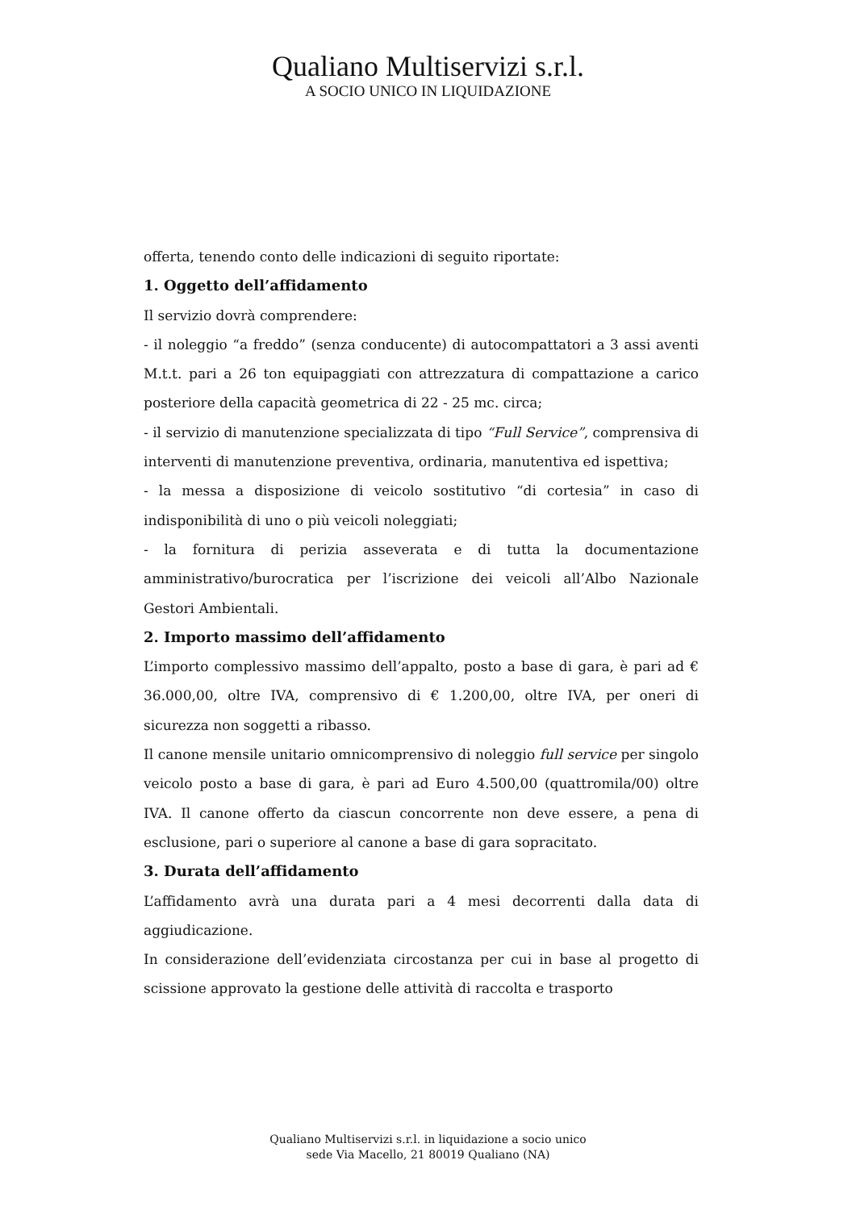Qualiano Multiservizi s.r.l.
A SOCIO UNICO IN LIQUIDAZIONE
offerta, tenendo conto delle indicazioni di seguito riportate:
1. Oggetto dell’affidamento
Il servizio dovrà comprendere:
- il noleggio “a freddo” (senza conducente) di autocompattatori a 3 assi aventi M.t.t. pari a 26 ton equipaggiati con attrezzatura di compattazione a carico posteriore della capacità geometrica di 22 - 25 mc. circa;
- il servizio di manutenzione specializzata di tipo “Full Service”, comprensiva di interventi di manutenzione preventiva, ordinaria, manutentiva ed ispettiva;
- la messa a disposizione di veicolo sostitutivo “di cortesia” in caso di indisponibilità di uno o più veicoli noleggiati;
- la fornitura di perizia asseverata e di tutta la documentazione amministrativo/burocratica per l’iscrizione dei veicoli all’Albo Nazionale Gestori Ambientali.
2. Importo massimo dell’affidamento
L’importo complessivo massimo dell’appalto, posto a base di gara, è pari ad € 36.000,00, oltre IVA, comprensivo di € 1.200,00, oltre IVA, per oneri di sicurezza non soggetti a ribasso.
Il canone mensile unitario omnicomprensivo di noleggio full service per singolo veicolo posto a base di gara, è pari ad Euro 4.500,00 (quattromila/00) oltre IVA. Il canone offerto da ciascun concorrente non deve essere, a pena di esclusione, pari o superiore al canone a base di gara sopracitato.
3. Durata dell’affidamento
L’affidamento avrà una durata pari a 4 mesi decorrenti dalla data di aggiudicazione.
In considerazione dell’evidenziata circostanza per cui in base al progetto di scissione approvato la gestione delle attività di raccolta e trasporto
Qualiano Multiservizi s.r.l. in liquidazione a socio unico
sede Via Macello, 21 80019 Qualiano (NA)